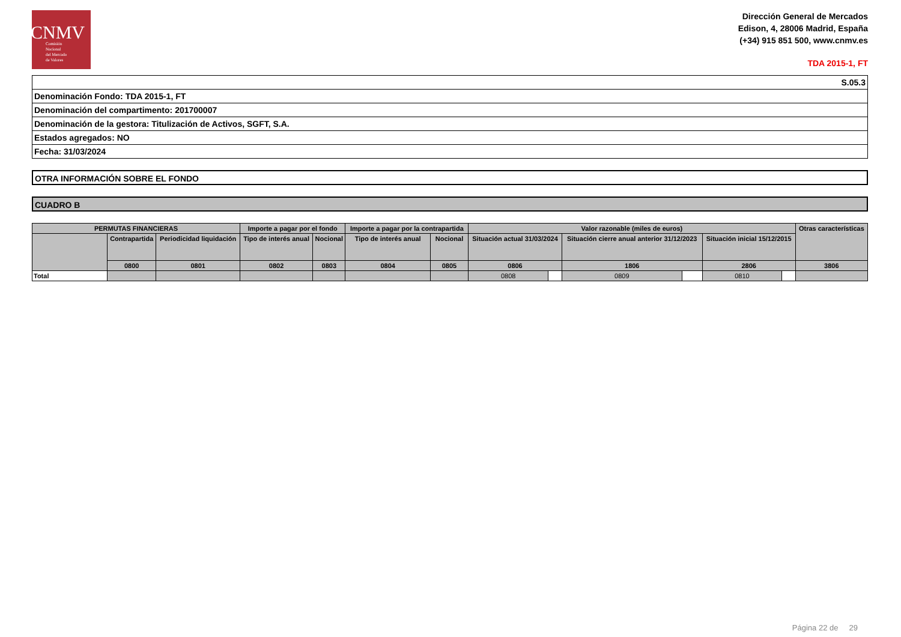CNMV
Comisión
Nacional
del Mercado
de Valores
Dirección General de Mercados
Edison, 4, 28006 Madrid, España
(+34) 915 851 500, www.cnmv.es
TDA 2015-1, FT
| S.05.3 |
| Denominación Fondo: TDA 2015-1, FT |
| Denominación del compartimento: 201700007 |
| Denominación de la gestora: Titulización de Activos, SGFT, S.A. |
| Estados agregados: NO |
| Fecha: 31/03/2024 |
OTRA INFORMACIÓN SOBRE EL FONDO
CUADRO B
| PERMUTAS FINANCIERAS | | | Importe a pagar por el fondo | | Importe a pagar por la contrapartida | | Valor razonable (miles de euros) | | | | | | Otras características |
| --- | --- | --- | --- | --- | --- | --- | --- | --- | --- | --- | --- | --- | --- |
| | Contrapartida | Periodicidad liquidación | Tipo de interés anual | Nocional | Tipo de interés anual | Nocional | Situación actual 31/03/2024 | | Situación cierre anual anterior 31/12/2023 | | Situación inicial 15/12/2015 | | |
| | 0800 | 0801 | 0802 | 0803 | 0804 | 0805 | 0806 | | 1806 | | 2806 | | 3806 |
| Total | | | | | | | 0808 | | 0809 | | 0810 | | |
Página 22 de 29